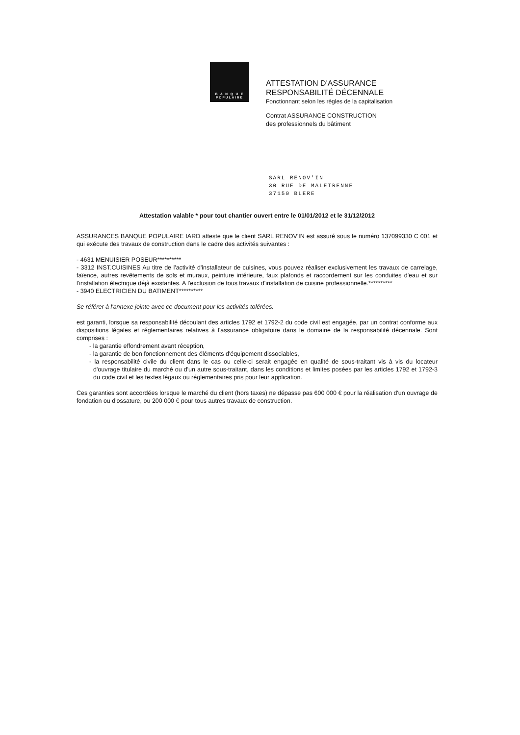B A N Q U E
POPULAIRE
ATTESTATION D'ASSURANCE
RESPONSABILITÉ DÉCENNALE
Fonctionnant selon les règles de la capitalisation
Contrat ASSURANCE CONSTRUCTION
des professionnels du bâtiment
SARL RENOV'IN
30 RUE DE MALETRENNE
37150 BLERE
Attestation valable * pour tout chantier ouvert entre le 01/01/2012 et le 31/12/2012
ASSURANCES BANQUE POPULAIRE IARD atteste que le client SARL RENOV'IN est assuré sous le numéro 137099330 C 001 et qui exécute des travaux de construction dans le cadre des activités suivantes :
- 4631 MENUISIER POSEUR**********
- 3312 INST.CUISINES Au titre de l'activité d'installateur de cuisines, vous pouvez réaliser exclusivement les travaux de carrelage, faïence, autres revêtements de sols et muraux, peinture intérieure, faux plafonds et raccordement sur les conduites d'eau et sur l'installation électrique déjà existantes. A l'exclusion de tous travaux d'installation de cuisine professionnelle.**********
- 3940 ELECTRICIEN DU BATIMENT**********
Se référer à l'annexe jointe avec ce document pour les activités tolérées.
est garanti, lorsque sa responsabilité découlant des articles 1792 et 1792-2 du code civil est engagée, par un contrat conforme aux dispositions légales et réglementaires relatives à l'assurance obligatoire dans le domaine de la responsabilité décennale. Sont comprises :
- la garantie effondrement avant réception,
- la garantie de bon fonctionnement des éléments d'équipement dissociables,
- la responsabilité civile du client dans le cas ou celle-ci serait engagée en qualité de sous-traitant vis à vis du locateur d'ouvrage titulaire du marché ou d'un autre sous-traitant, dans les conditions et limites posées par les articles 1792 et 1792-3 du code civil et les textes légaux ou réglementaires pris pour leur application.
Ces garanties sont accordées lorsque le marché du client (hors taxes) ne dépasse pas 600 000 € pour la réalisation d'un ouvrage de fondation ou d'ossature, ou 200 000 € pour tous autres travaux de construction.